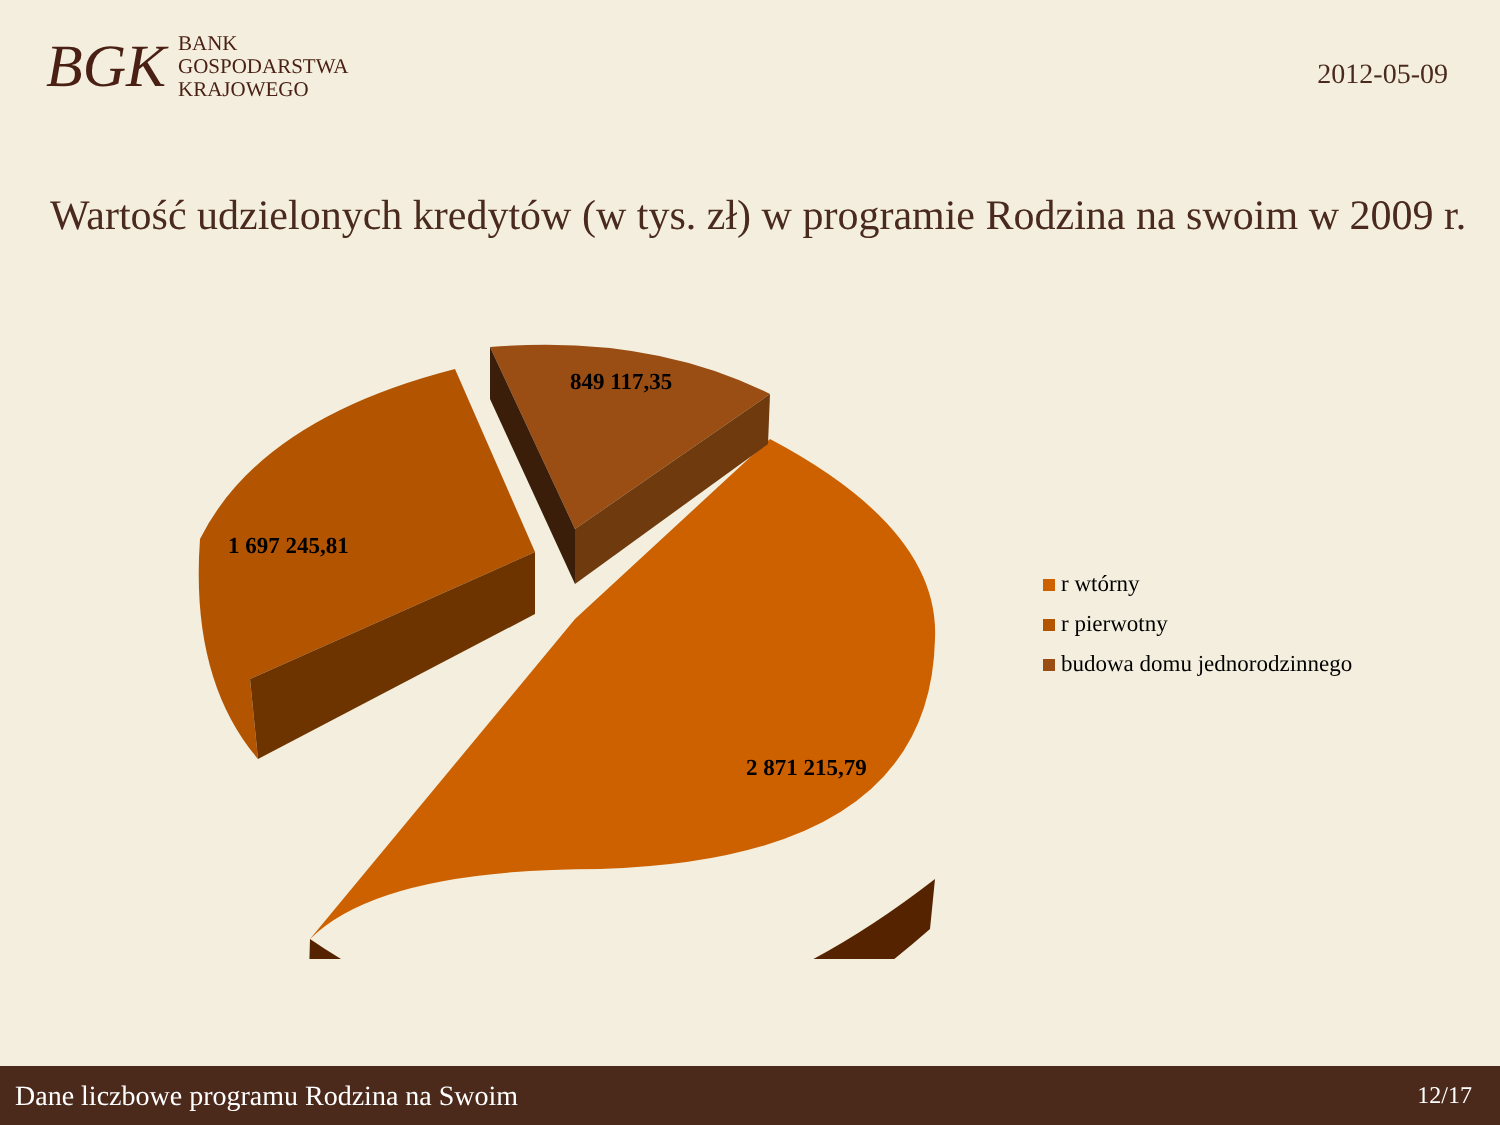BGK
BANK
GOSPODARSTWA
KRAJOWEGO
2012-05-09
Wartość udzielonych kredytów (w tys. zł) w programie Rodzina na swoim w 2009 r.
849 117,35
1 697 245,81
2 871 215,79
r wtórny
r pierwotny
budowa domu jednorodzinnego
Dane liczbowe programu Rodzina na Swoim 12/17